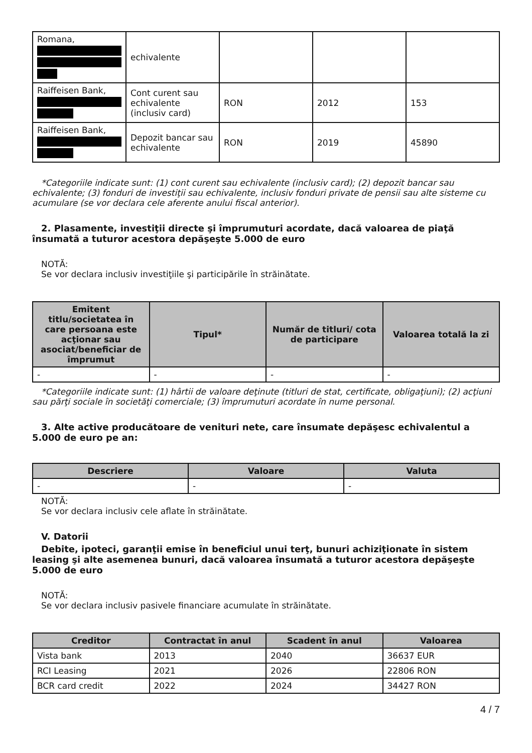| Romana, | echivalente | | | |
| Raiffeisen Bank, | Cont curent sau echivalente (inclusiv card) | RON | 2012 | 153 |
| Raiffeisen Bank, | Depozit bancar sau echivalente | RON | 2019 | 45890 |
*Categoriile indicate sunt: (1) cont curent sau echivalente (inclusiv card); (2) depozit bancar sau echivalente; (3) fonduri de investiţii sau echivalente, inclusiv fonduri private de pensii sau alte sisteme cu acumulare (se vor declara cele aferente anului fiscal anterior).
2. Plasamente, investiţii directe şi împrumuturi acordate, dacă valoarea de piaţă însumată a tuturor acestora depăşeşte 5.000 de euro
NOTĂ:
Se vor declara inclusiv investiţiile şi participările în străinătate.
| Emitent titlu/societatea în care persoana este acţionar sau asociat/beneficiar de împrumut | Tipul* | Număr de titluri/ cota de participare | Valoarea totală la zi |
| --- | --- | --- | --- |
| - | - | - | - |
*Categoriile indicate sunt: (1) hârtii de valoare deţinute (titluri de stat, certificate, obligaţiuni); (2) acţiuni sau părţi sociale în societăţi comerciale; (3) împrumuturi acordate în nume personal.
3. Alte active producătoare de venituri nete, care însumate depăşesc echivalentul a 5.000 de euro pe an:
| Descriere | Valoare | Valuta |
| --- | --- | --- |
| - | - | - |
NOTĂ:
Se vor declara inclusiv cele aflate în străinătate.
V. Datorii
Debite, ipoteci, garanţii emise în beneficiul unui terţ, bunuri achiziţionate în sistem leasing şi alte asemenea bunuri, dacă valoarea însumată a tuturor acestora depăşeşte 5.000 de euro
NOTĂ:
Se vor declara inclusiv pasivele financiare acumulate în străinătate.
| Creditor | Contractat în anul | Scadent în anul | Valoarea |
| --- | --- | --- | --- |
| Vista bank | 2013 | 2040 | 36637 EUR |
| RCI Leasing | 2021 | 2026 | 22806 RON |
| BCR card credit | 2022 | 2024 | 34427 RON |
4 / 7